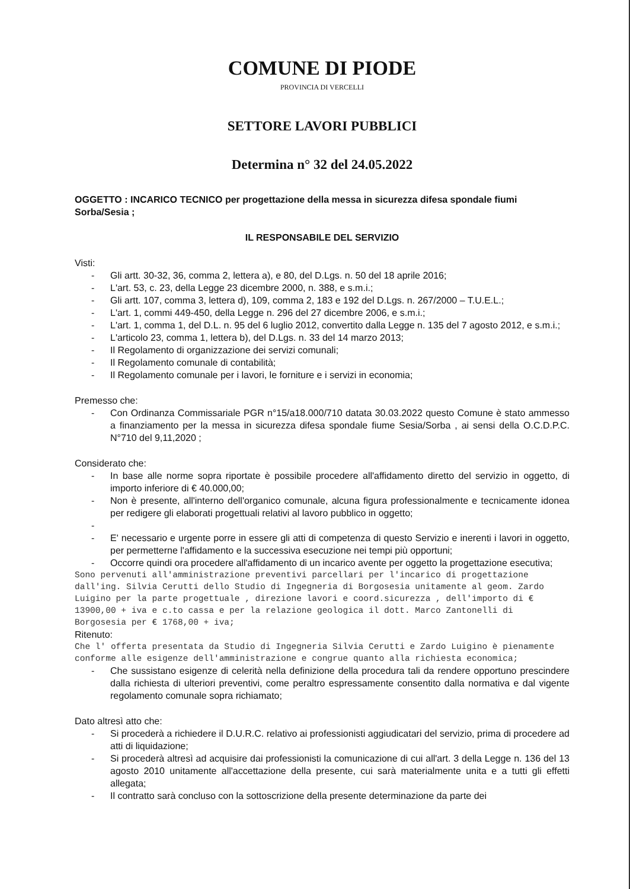COMUNE DI PIODE
PROVINCIA DI VERCELLI
SETTORE LAVORI PUBBLICI
Determina n° 32 del 24.05.2022
OGGETTO : INCARICO TECNICO per progettazione della messa in sicurezza difesa spondale fiumi Sorba/Sesia ;
IL RESPONSABILE DEL SERVIZIO
Visti:
- Gli artt. 30-32, 36, comma 2, lettera a), e 80, del D.Lgs. n. 50 del 18 aprile 2016;
- L'art. 53, c. 23, della Legge 23 dicembre 2000, n. 388, e s.m.i.;
- Gli artt. 107, comma 3, lettera d), 109, comma 2, 183 e 192 del D.Lgs. n. 267/2000 – T.U.E.L.;
- L'art. 1, commi 449-450, della Legge n. 296 del 27 dicembre 2006, e s.m.i.;
- L'art. 1, comma 1, del D.L. n. 95 del 6 luglio 2012, convertito dalla Legge n. 135 del 7 agosto 2012, e s.m.i.;
- L'articolo 23, comma 1, lettera b), del D.Lgs. n. 33 del 14 marzo 2013;
- Il Regolamento di organizzazione dei servizi comunali;
- Il Regolamento comunale di contabilità;
- Il Regolamento comunale per i lavori, le forniture e i servizi in economia;
Premesso che:
- Con Ordinanza Commissariale PGR n°15/a18.000/710 datata 30.03.2022 questo Comune è stato ammesso a finanziamento per la messa in sicurezza difesa spondale fiume Sesia/Sorba , ai sensi della O.C.D.P.C. N°710 del 9,11,2020 ;
Considerato che:
- In base alle norme sopra riportate è possibile procedere all'affidamento diretto del servizio in oggetto, di importo inferiore di € 40.000,00;
- Non è presente, all'interno dell'organico comunale, alcuna figura professionalmente e tecnicamente idonea per redigere gli elaborati progettuali relativi al lavoro pubblico in oggetto;
- - E' necessario e urgente porre in essere gli atti di competenza di questo Servizio e inerenti i lavori in oggetto, per permetterne l'affidamento e la successiva esecuzione nei tempi più opportuni;
- Occorre quindi ora procedere all'affidamento di un incarico avente per oggetto la progettazione esecutiva;
Sono pervenuti all'amministrazione preventivi parcellari per l'incarico di progettazione dall'ing. Silvia Cerutti dello Studio di Ingegneria di Borgosesia unitamente al geom. Zardo Luigino per la parte progettuale , direzione lavori e coord.sicurezza , dell'importo di € 13900,00 + iva e c.to cassa e per la relazione geologica il dott. Marco Zantonelli di Borgosesia per € 1768,00 + iva;
Ritenuto:
Che l' offerta presentata da Studio di Ingegneria Silvia Cerutti e Zardo Luigino è pienamente conforme alle esigenze dell'amministrazione e congrue quanto alla richiesta economica;
- Che sussistano esigenze di celerità nella definizione della procedura tali da rendere opportuno prescindere dalla richiesta di ulteriori preventivi, come peraltro espressamente consentito dalla normativa e dal vigente regolamento comunale sopra richiamato;
Dato altresì atto che:
- Si procederà a richiedere il D.U.R.C. relativo ai professionisti aggiudicatari del servizio, prima di procedere ad atti di liquidazione;
- Si procederà altresì ad acquisire dai professionisti la comunicazione di cui all'art. 3 della Legge n. 136 del 13 agosto 2010 unitamente all'accettazione della presente, cui sarà materialmente unita e a tutti gli effetti allegata;
- Il contratto sarà concluso con la sottoscrizione della presente determinazione da parte dei